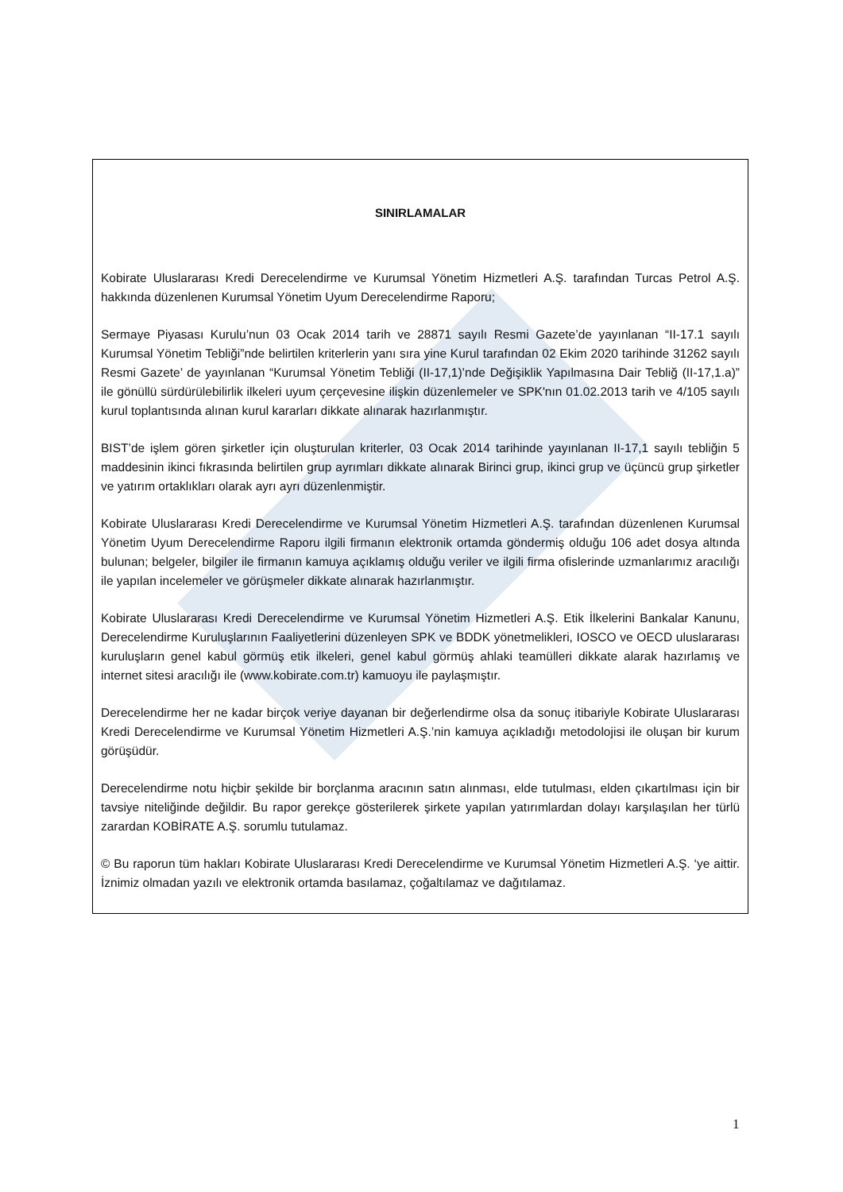SINIRLAMALAR
Kobirate Uluslararası Kredi Derecelendirme ve Kurumsal Yönetim Hizmetleri A.Ş. tarafından Turcas Petrol A.Ş. hakkında düzenlenen Kurumsal Yönetim Uyum Derecelendirme Raporu;
Sermaye Piyasası Kurulu’nun 03 Ocak 2014 tarih ve 28871 sayılı Resmi Gazete’de yayınlanan “II-17.1 sayılı Kurumsal Yönetim Tebliği”nde belirtilen kriterlerin yanı sıra yine Kurul tarafından 02 Ekim 2020 tarihinde 31262 sayılı Resmi Gazete’ de yayınlanan “Kurumsal Yönetim Tebliği (II-17,1)’nde Değişiklik Yapılmasına Dair Tebliğ (II-17,1.a)” ile gönüllü sürdürülebilirlik ilkeleri uyum çerçevesine ilişkin düzenlemeler ve SPK'nın 01.02.2013 tarih ve 4/105 sayılı kurul toplantısında alınan kurul kararları dikkate alınarak hazırlanmıştır.
BIST’de işlem gören şirketler için oluşturulan kriterler, 03 Ocak 2014 tarihinde yayınlanan II-17,1 sayılı tebliğin 5 maddesinin ikinci fıkrasında belirtilen grup ayrımları dikkate alınarak Birinci grup, ikinci grup ve üçüncü grup şirketler ve yatırım ortaklıkları olarak ayrı ayrı düzenlenmiştir.
Kobirate Uluslararası Kredi Derecelendirme ve Kurumsal Yönetim Hizmetleri A.Ş. tarafından düzenlenen Kurumsal Yönetim Uyum Derecelendirme Raporu ilgili firmanın elektronik ortamda göndermiş olduğu 106 adet dosya altında bulunan; belgeler, bilgiler ile firmanın kamuya açıklamış olduğu veriler ve ilgili firma ofislerinde uzmanlarımız aracılığı ile yapılan incelemeler ve görüşmeler dikkate alınarak hazırlanmıştır.
Kobirate Uluslararası Kredi Derecelendirme ve Kurumsal Yönetim Hizmetleri A.Ş. Etik İlkelerini Bankalar Kanunu, Derecelendirme Kuruluşlarının Faaliyetlerini düzenleyen SPK ve BDDK yönetmelikleri, IOSCO ve OECD uluslararası kuruluşların genel kabul görmüş etik ilkeleri, genel kabul görmüş ahlaki teamülleri dikkate alarak hazırlamış ve internet sitesi aracılığı ile (www.kobirate.com.tr) kamuoyu ile paylaşmıştır.
Derecelendirme her ne kadar birçok veriye dayanan bir değerlendirme olsa da sonuç itibariyle Kobirate Uluslararası Kredi Derecelendirme ve Kurumsal Yönetim Hizmetleri A.Ş.’nin kamuya açıkladığı metodolojisi ile oluşan bir kurum görüşüdür.
Derecelendirme notu hiçbir şekilde bir borçlanma aracının satın alınması, elde tutulması, elden çıkartılması için bir tavsiye niteliğinde değildir. Bu rapor gerekçe gösterilerek şirkete yapılan yatırımlardan dolayı karşılaşılan her türlü zarardan KOBİRATE A.Ş. sorumlu tutulamaz.
© Bu raporun tüm hakları Kobirate Uluslararası Kredi Derecelendirme ve Kurumsal Yönetim Hizmetleri A.Ş. ‘ye aittir. İznimiz olmadan yazılı ve elektronik ortamda basılamaz, çoğaltılamaz ve dağıtılamaz.
1